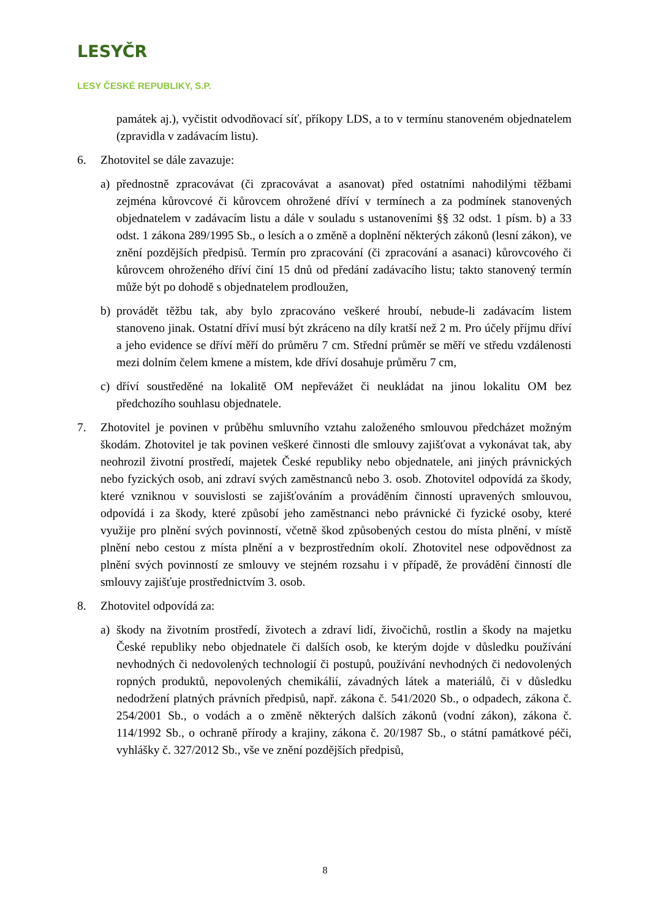LESYČR
LESY ČESKÉ REPUBLIKY, S.P.
památek aj.), vyčistit odvodňovací síť, příkopy LDS, a to v termínu stanoveném objednatelem (zpravidla v zadávacím listu).
6. Zhotovitel se dále zavazuje:
a) přednostně zpracovávat (či zpracovávat a asanovat) před ostatními nahodilými těžbami zejména kůrovcové či kůrovcem ohrožené dříví v termínech a za podmínek stanovených objednatelem v zadávacím listu a dále v souladu s ustanoveními §§ 32 odst. 1 písm. b) a 33 odst. 1 zákona 289/1995 Sb., o lesích a o změně a doplnění některých zákonů (lesní zákon), ve znění pozdějších předpisů. Termín pro zpracování (či zpracování a asanaci) kůrovcového či kůrovcem ohroženého dříví činí 15 dnů od předání zadávacího listu; takto stanovený termín může být po dohodě s objednatelem prodloužen,
b) provádět těžbu tak, aby bylo zpracováno veškeré hroubí, nebude-li zadávacím listem stanoveno jinak. Ostatní dříví musí být zkráceno na díly kratší než 2 m. Pro účely příjmu dříví a jeho evidence se dříví měří do průměru 7 cm. Střední průměr se měří ve středu vzdálenosti mezi dolním čelem kmene a místem, kde dříví dosahuje průměru 7 cm,
c) dříví soustředěné na lokalitě OM nepřevážet či neukládat na jinou lokalitu OM bez předchozího souhlasu objednatele.
7. Zhotovitel je povinen v průběhu smluvního vztahu založeného smlouvou předcházet možným škodám. Zhotovitel je tak povinen veškeré činnosti dle smlouvy zajišťovat a vykonávat tak, aby neohrozil životní prostředí, majetek České republiky nebo objednatele, ani jiných právnických nebo fyzických osob, ani zdraví svých zaměstnanců nebo 3. osob. Zhotovitel odpovídá za škody, které vzniknou v souvislosti se zajišťováním a prováděním činností upravených smlouvou, odpovídá i za škody, které způsobí jeho zaměstnanci nebo právnické či fyzické osoby, které využije pro plnění svých povinností, včetně škod způsobených cestou do místa plnění, v místě plnění nebo cestou z místa plnění a v bezprostředním okolí. Zhotovitel nese odpovědnost za plnění svých povinností ze smlouvy ve stejném rozsahu i v případě, že provádění činností dle smlouvy zajišťuje prostřednictvím 3. osob.
8. Zhotovitel odpovídá za:
a) škody na životním prostředí, životech a zdraví lidí, živočichů, rostlin a škody na majetku České republiky nebo objednatele či dalších osob, ke kterým dojde v důsledku používání nevhodných či nedovolených technologií či postupů, používání nevhodných či nedovolených ropných produktů, nepovolených chemikálií, závadných látek a materiálů, či v důsledku nedodržení platných právních předpisů, např. zákona č. 541/2020 Sb., o odpadech, zákona č. 254/2001 Sb., o vodách a o změně některých dalších zákonů (vodní zákon), zákona č. 114/1992 Sb., o ochraně přírody a krajiny, zákona č. 20/1987 Sb., o státní památkové péči, vyhlášky č. 327/2012 Sb., vše ve znění pozdějších předpisů,
8